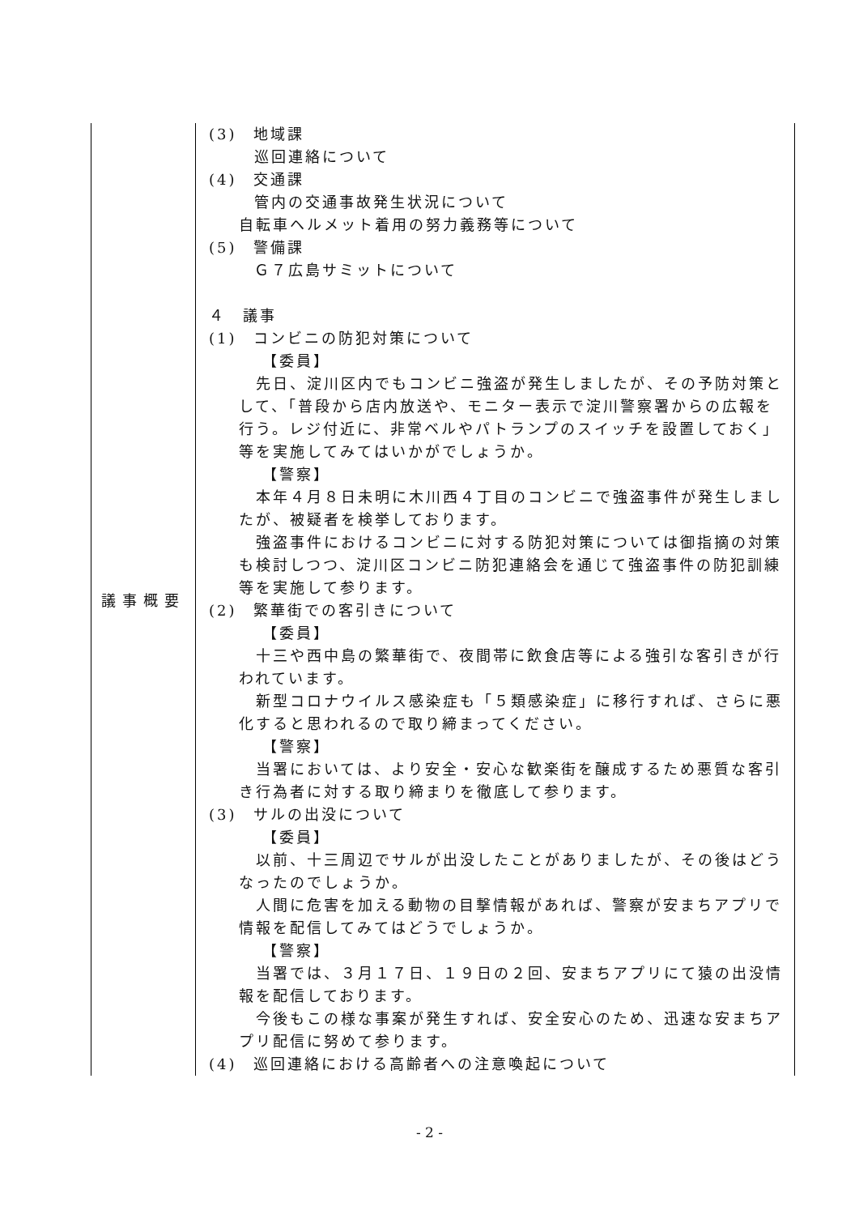| 議事概要 | (3) 地域課 巡回連絡について (4) 交通課 管内の交通事故発生状況について 自転車ヘルメット着用の努力義務等について (5) 警備課 Ｇ７広島サミットについて ４ 議事 (1) コンビニの防犯対策について 【委員】 先日、淀川区内でもコンビニ強盗が発生しましたが、その予防対策として、「普段から店内放送や、モニター表示で淀川警察署からの広報を行う。レジ付近に、非常ベルやパトランプのスイッチを設置しておく」等を実施してみてはいかがでしょうか。 【警察】 本年４月８日未明に木川西４丁目のコンビニで強盗事件が発生しましたが、被疑者を検挙しております。 強盗事件におけるコンビニに対する防犯対策については御指摘の対策も検討しつつ、淀川区コンビニ防犯連絡会を通じて強盗事件の防犯訓練等を実施して参ります。 (2) 繁華街での客引きについて 【委員】 十三や西中島の繁華街で、夜間帯に飲食店等による強引な客引きが行われています。 新型コロナウイルス感染症も「５類感染症」に移行すれば、さらに悪化すると思われるので取り締まってください。 【警察】 当署においては、より安全・安心な歓楽街を醸成するため悪質な客引き行為者に対する取り締まりを徹底して参ります。 (3) サルの出没について 【委員】 以前、十三周辺でサルが出没したことがありましたが、その後はどうなったのでしょうか。 人間に危害を加える動物の目撃情報があれば、警察が安まちアプリで情報を配信してみてはどうでしょうか。 【警察】 当署では、３月１７日、１９日の２回、安まちアプリにて猿の出没情報を配信しております。 今後もこの様な事案が発生すれば、安全安心のため、迅速な安まちアプリ配信に努めて参ります。 (4) 巡回連絡における高齢者への注意喚起について |
- 2 -